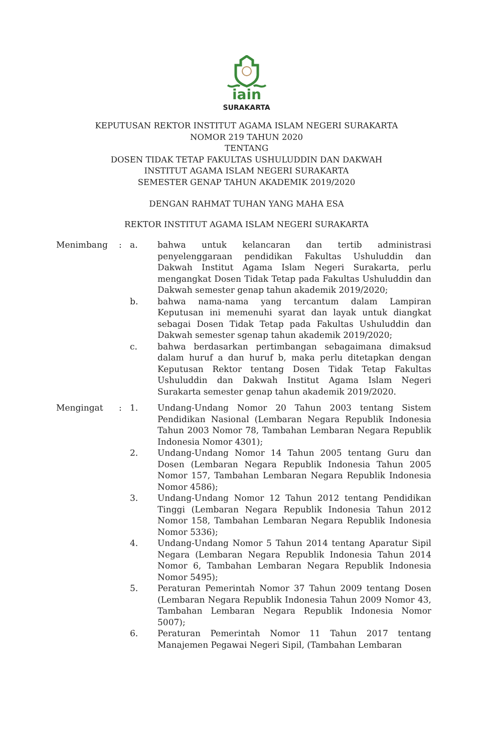iain
SURAKARTA
KEPUTUSAN REKTOR INSTITUT AGAMA ISLAM NEGERI SURAKARTA
NOMOR 219 TAHUN 2020
TENTANG
DOSEN TIDAK TETAP FAKULTAS USHULUDDIN DAN DAKWAH
INSTITUT AGAMA ISLAM NEGERI SURAKARTA
SEMESTER GENAP TAHUN AKADEMIK 2019/2020
DENGAN RAHMAT TUHAN YANG MAHA ESA
REKTOR INSTITUT AGAMA ISLAM NEGERI SURAKARTA
| Menimbang | : | a. | bahwa untuk kelancaran dan tertib administrasi penyelenggaraan pendidikan Fakultas Ushuluddin dan Dakwah Institut Agama Islam Negeri Surakarta, perlu mengangkat Dosen Tidak Tetap pada Fakultas Ushuluddin dan Dakwah semester genap tahun akademik 2019/2020; |
| | | b. | bahwa nama-nama yang tercantum dalam Lampiran Keputusan ini memenuhi syarat dan layak untuk diangkat sebagai Dosen Tidak Tetap pada Fakultas Ushuluddin dan Dakwah semester sgenap tahun akademik 2019/2020; |
| | | c. | bahwa berdasarkan pertimbangan sebagaimana dimaksud dalam huruf a dan huruf b, maka perlu ditetapkan dengan Keputusan Rektor tentang Dosen Tidak Tetap Fakultas Ushuluddin dan Dakwah Institut Agama Islam Negeri Surakarta semester genap tahun akademik 2019/2020. |
| Mengingat | : | 1. | Undang-Undang Nomor 20 Tahun 2003 tentang Sistem Pendidikan Nasional (Lembaran Negara Republik Indonesia Tahun 2003 Nomor 78, Tambahan Lembaran Negara Republik Indonesia Nomor 4301); |
| | | 2. | Undang-Undang Nomor 14 Tahun 2005 tentang Guru dan Dosen (Lembaran Negara Republik Indonesia Tahun 2005 Nomor 157, Tambahan Lembaran Negara Republik Indonesia Nomor 4586); |
| | | 3. | Undang-Undang Nomor 12 Tahun 2012 tentang Pendidikan Tinggi (Lembaran Negara Republik Indonesia Tahun 2012 Nomor 158, Tambahan Lembaran Negara Republik Indonesia Nomor 5336); |
| | | 4. | Undang-Undang Nomor 5 Tahun 2014 tentang Aparatur Sipil Negara (Lembaran Negara Republik Indonesia Tahun 2014 Nomor 6, Tambahan Lembaran Negara Republik Indonesia Nomor 5495); |
| | | 5. | Peraturan Pemerintah Nomor 37 Tahun 2009 tentang Dosen (Lembaran Negara Republik Indonesia Tahun 2009 Nomor 43, Tambahan Lembaran Negara Republik Indonesia Nomor 5007); |
| | | 6. | Peraturan Pemerintah Nomor 11 Tahun 2017 tentang Manajemen Pegawai Negeri Sipil, (Tambahan Lembaran |